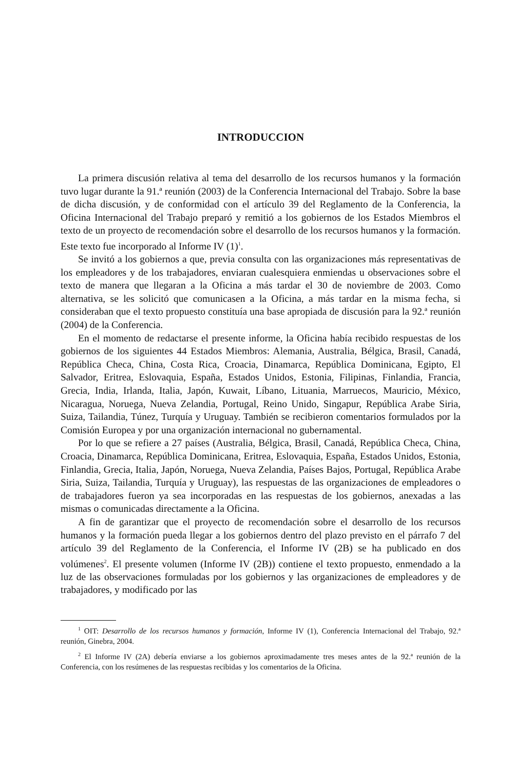INTRODUCCION
La primera discusión relativa al tema del desarrollo de los recursos humanos y la formación tuvo lugar durante la 91.ª reunión (2003) de la Conferencia Internacional del Trabajo. Sobre la base de dicha discusión, y de conformidad con el artículo 39 del Reglamento de la Conferencia, la Oficina Internacional del Trabajo preparó y remitió a los gobiernos de los Estados Miembros el texto de un proyecto de recomendación sobre el desarrollo de los recursos humanos y la formación. Este texto fue incorporado al Informe IV (1)<sup>1</sup>.
Se invitó a los gobiernos a que, previa consulta con las organizaciones más representativas de los empleadores y de los trabajadores, enviaran cualesquiera enmiendas u observaciones sobre el texto de manera que llegaran a la Oficina a más tardar el 30 de noviembre de 2003. Como alternativa, se les solicitó que comunicasen a la Oficina, a más tardar en la misma fecha, si consideraban que el texto propuesto constituía una base apropiada de discusión para la 92.ª reunión (2004) de la Conferencia.
En el momento de redactarse el presente informe, la Oficina había recibido respuestas de los gobiernos de los siguientes 44 Estados Miembros: Alemania, Australia, Bélgica, Brasil, Canadá, República Checa, China, Costa Rica, Croacia, Dinamarca, República Dominicana, Egipto, El Salvador, Eritrea, Eslovaquia, España, Estados Unidos, Estonia, Filipinas, Finlandia, Francia, Grecia, India, Irlanda, Italia, Japón, Kuwait, Líbano, Lituania, Marruecos, Mauricio, México, Nicaragua, Noruega, Nueva Zelandia, Portugal, Reino Unido, Singapur, República Arabe Siria, Suiza, Tailandia, Túnez, Turquía y Uruguay. También se recibieron comentarios formulados por la Comisión Europea y por una organización internacional no gubernamental.
Por lo que se refiere a 27 países (Australia, Bélgica, Brasil, Canadá, República Checa, China, Croacia, Dinamarca, República Dominicana, Eritrea, Eslovaquia, España, Estados Unidos, Estonia, Finlandia, Grecia, Italia, Japón, Noruega, Nueva Zelandia, Países Bajos, Portugal, República Arabe Siria, Suiza, Tailandia, Turquía y Uruguay), las respuestas de las organizaciones de empleadores o de trabajadores fueron ya sea incorporadas en las respuestas de los gobiernos, anexadas a las mismas o comunicadas directamente a la Oficina.
A fin de garantizar que el proyecto de recomendación sobre el desarrollo de los recursos humanos y la formación pueda llegar a los gobiernos dentro del plazo previsto en el párrafo 7 del artículo 39 del Reglamento de la Conferencia, el Informe IV (2B) se ha publicado en dos volúmenes<sup>2</sup>. El presente volumen (Informe IV (2B)) contiene el texto propuesto, enmendado a la luz de las observaciones formuladas por los gobiernos y las organizaciones de empleadores y de trabajadores, y modificado por las
<sup>1</sup> OIT: Desarrollo de los recursos humanos y formación, Informe IV (1), Conferencia Internacional del Trabajo, 92.ª reunión, Ginebra, 2004.
<sup>2</sup> El Informe IV (2A) debería enviarse a los gobiernos aproximadamente tres meses antes de la 92.ª reunión de la Conferencia, con los resúmenes de las respuestas recibidas y los comentarios de la Oficina.